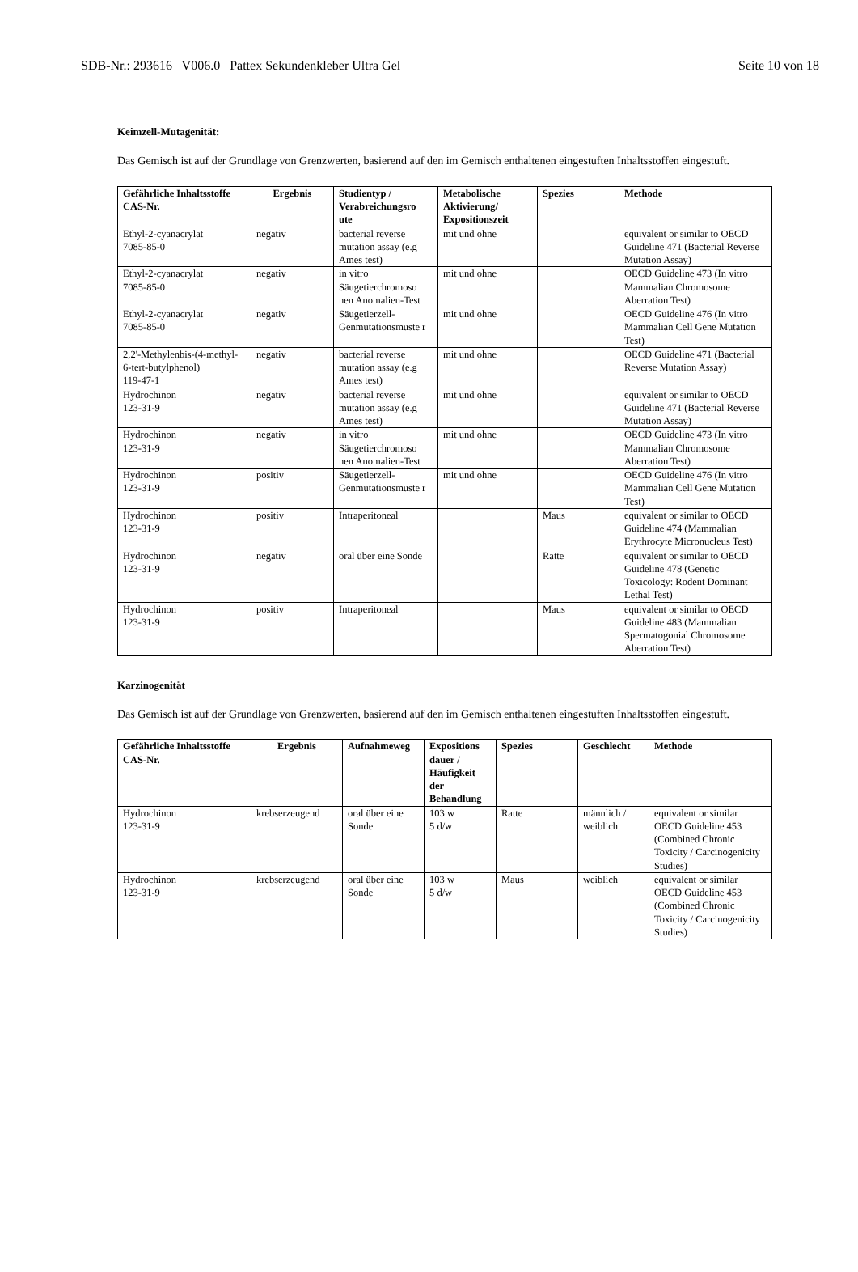SDB-Nr.: 293616 V006.0 Pattex Sekundenkleber Ultra Gel Seite 10 von 18
Keimzell-Mutagenität:
Das Gemisch ist auf der Grundlage von Grenzwerten, basierend auf den im Gemisch enthaltenen eingestuften Inhaltsstoffen eingestuft.
| Gefährliche Inhaltsstoffe CAS-Nr. | Ergebnis | Studientyp / Verabreichungsro ute | Metabolische Aktivierung/ Expositionszeit | Spezies | Methode |
| --- | --- | --- | --- | --- | --- |
| Ethyl-2-cyanacrylat 7085-85-0 | negativ | bacterial reverse mutation assay (e.g Ames test) | mit und ohne | | equivalent or similar to OECD Guideline 471 (Bacterial Reverse Mutation Assay) |
| Ethyl-2-cyanacrylat 7085-85-0 | negativ | in vitro Säugetierchromoso nen Anomalien-Test | mit und ohne | | OECD Guideline 473 (In vitro Mammalian Chromosome Aberration Test) |
| Ethyl-2-cyanacrylat 7085-85-0 | negativ | Säugetierzell-Genmutationsmuste r | mit und ohne | | OECD Guideline 476 (In vitro Mammalian Cell Gene Mutation Test) |
| 2,2'-Methylenbis-(4-methyl-6-tert-butylphenol) 119-47-1 | negativ | bacterial reverse mutation assay (e.g Ames test) | mit und ohne | | OECD Guideline 471 (Bacterial Reverse Mutation Assay) |
| Hydrochinon 123-31-9 | negativ | bacterial reverse mutation assay (e.g Ames test) | mit und ohne | | equivalent or similar to OECD Guideline 471 (Bacterial Reverse Mutation Assay) |
| Hydrochinon 123-31-9 | negativ | in vitro Säugetierchromoso nen Anomalien-Test | mit und ohne | | OECD Guideline 473 (In vitro Mammalian Chromosome Aberration Test) |
| Hydrochinon 123-31-9 | positiv | Säugetierzell-Genmutationsmuste r | mit und ohne | | OECD Guideline 476 (In vitro Mammalian Cell Gene Mutation Test) |
| Hydrochinon 123-31-9 | positiv | Intraperitoneal | | Maus | equivalent or similar to OECD Guideline 474 (Mammalian Erythrocyte Micronucleus Test) |
| Hydrochinon 123-31-9 | negativ | oral über eine Sonde | | Ratte | equivalent or similar to OECD Guideline 478 (Genetic Toxicology: Rodent Dominant Lethal Test) |
| Hydrochinon 123-31-9 | positiv | Intraperitoneal | | Maus | equivalent or similar to OECD Guideline 483 (Mammalian Spermatogonial Chromosome Aberration Test) |
Karzinogenität
Das Gemisch ist auf der Grundlage von Grenzwerten, basierend auf den im Gemisch enthaltenen eingestuften Inhaltsstoffen eingestuft.
| Gefährliche Inhaltsstoffe CAS-Nr. | Ergebnis | Aufnahmeweg | Expositions dauer / Häufigkeit der Behandlung | Spezies | Geschlecht | Methode |
| --- | --- | --- | --- | --- | --- | --- |
| Hydrochinon 123-31-9 | krebserzeugend | oral über eine Sonde | 103 w 5 d/w | Ratte | männlich / weiblich | equivalent or similar OECD Guideline 453 (Combined Chronic Toxicity / Carcinogenicity Studies) |
| Hydrochinon 123-31-9 | krebserzeugend | oral über eine Sonde | 103 w 5 d/w | Maus | weiblich | equivalent or similar OECD Guideline 453 (Combined Chronic Toxicity / Carcinogenicity Studies) |